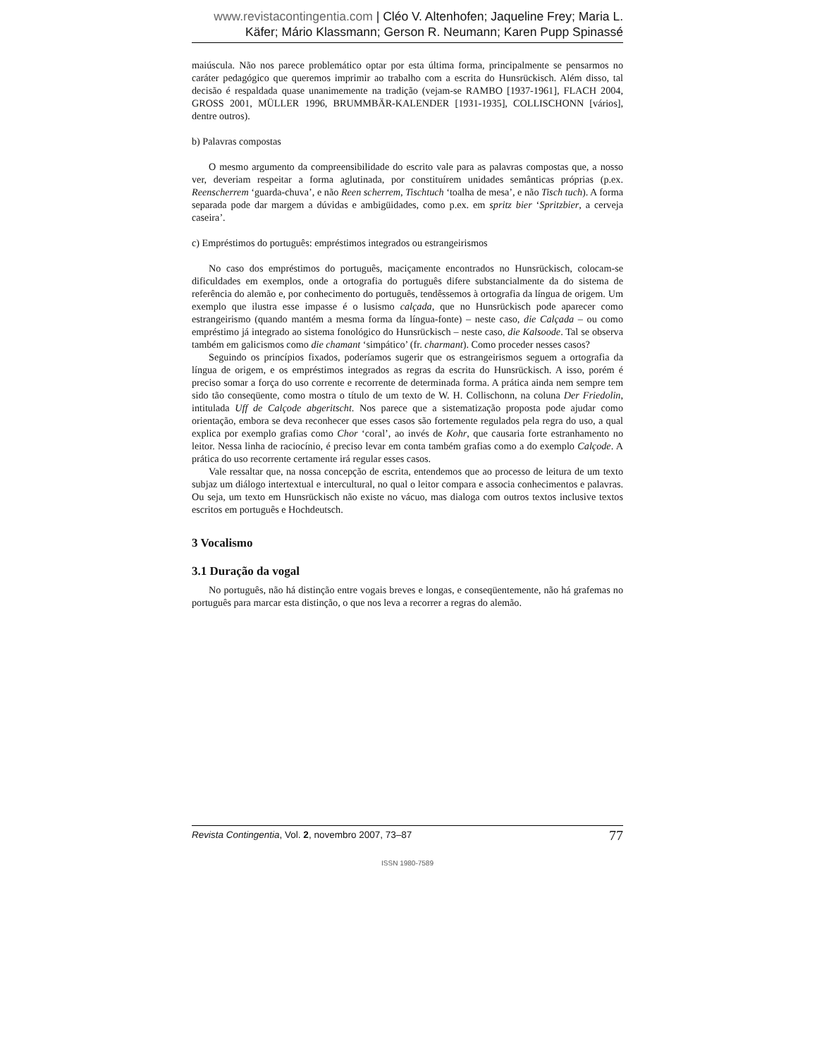www.revistacontingentia.com | Cléo V. Altenhofen; Jaqueline Frey; Maria L. Käfer; Mário Klassmann; Gerson R. Neumann; Karen Pupp Spinassé
maiúscula. Não nos parece problemático optar por esta última forma, principalmente se pensarmos no caráter pedagógico que queremos imprimir ao trabalho com a escrita do Hunsrückisch. Além disso, tal decisão é respaldada quase unanimemente na tradição (vejam-se RAMBO [1937-1961], FLACH 2004, GROSS 2001, MÜLLER 1996, BRUMMBÄR-KALENDER [1931-1935], COLLISCHONN [vários], dentre outros).
b) Palavras compostas
O mesmo argumento da compreensibilidade do escrito vale para as palavras compostas que, a nosso ver, deveriam respeitar a forma aglutinada, por constituírem unidades semânticas próprias (p.ex. Reenscherrem ‘guarda-chuva’, e não Reen scherrem, Tischtuch ‘toalha de mesa’, e não Tisch tuch). A forma separada pode dar margem a dúvidas e ambigüidades, como p.ex. em spritz bier ‘Spritzbier, a cerveja caseira’.
c) Empréstimos do português: empréstimos integrados ou estrangeirismos
No caso dos empréstimos do português, maciçamente encontrados no Hunsrückisch, colocam-se dificuldades em exemplos, onde a ortografia do português difere substancialmente da do sistema de referência do alemão e, por conhecimento do português, tendêssemos à ortografia da língua de origem. Um exemplo que ilustra esse impasse é o lusismo calçada, que no Hunsrückisch pode aparecer como estrangeirismo (quando mantém a mesma forma da língua-fonte) – neste caso, die Calçada – ou como empréstimo já integrado ao sistema fonológico do Hunsrückisch – neste caso, die Kalsoode. Tal se observa também em galicismos como die chamant ‘simpático’ (fr. charmant). Como proceder nesses casos?
Seguindo os princípios fixados, poderíamos sugerir que os estrangeirismos seguem a ortografia da língua de origem, e os empréstimos integrados as regras da escrita do Hunsrückisch. A isso, porém é preciso somar a força do uso corrente e recorrente de determinada forma. A prática ainda nem sempre tem sido tão conseqüente, como mostra o título de um texto de W. H. Collischonn, na coluna Der Friedolin, intitulada Uff de Calçode abgeritscht. Nos parece que a sistematização proposta pode ajudar como orientação, embora se deva reconhecer que esses casos são fortemente regulados pela regra do uso, a qual explica por exemplo grafias como Chor ‘coral’, ao invés de Kohr, que causaria forte estranhamento no leitor. Nessa linha de raciocínio, é preciso levar em conta também grafias como a do exemplo Calçode. A prática do uso recorrente certamente irá regular esses casos.
Vale ressaltar que, na nossa concepção de escrita, entendemos que ao processo de leitura de um texto subjaz um diálogo intertextual e intercultural, no qual o leitor compara e associa conhecimentos e palavras. Ou seja, um texto em Hunsrückisch não existe no vácuo, mas dialoga com outros textos inclusive textos escritos em português e Hochdeutsch.
3 Vocalismo
3.1 Duração da vogal
No português, não há distinção entre vogais breves e longas, e conseqüentemente, não há grafemas no português para marcar esta distinção, o que nos leva a recorrer a regras do alemão.
Revista Contingentia, Vol. 2, novembro 2007, 73–87 77
ISSN 1980-7589